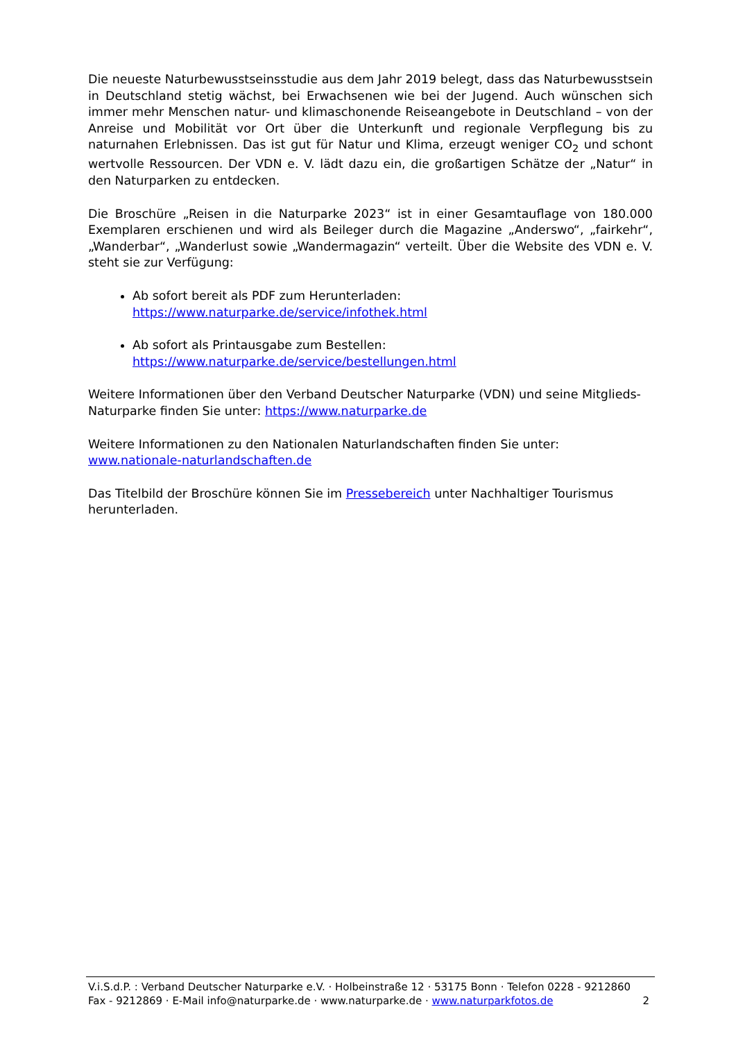Die neueste Naturbewusstseinsstudie aus dem Jahr 2019 belegt, dass das Naturbewusstsein in Deutschland stetig wächst, bei Erwachsenen wie bei der Jugend. Auch wünschen sich immer mehr Menschen natur- und klimaschonende Reiseangebote in Deutschland – von der Anreise und Mobilität vor Ort über die Unterkunft und regionale Verpflegung bis zu naturnahen Erlebnissen. Das ist gut für Natur und Klima, erzeugt weniger CO<sub>2</sub> und schont wertvolle Ressourcen. Der VDN e. V. lädt dazu ein, die großartigen Schätze der „Natur“ in den Naturparken zu entdecken.
Die Broschüre „Reisen in die Naturparke 2023“ ist in einer Gesamtauflage von 180.000 Exemplaren erschienen und wird als Beileger durch die Magazine „Anderswo“, „fairkehr“, „Wanderbar“, „Wanderlust sowie „Wandermagazin“ verteilt. Über die Website des VDN e. V. steht sie zur Verfügung:
Ab sofort bereit als PDF zum Herunterladen:
https://www.naturparke.de/service/infothek.html
Ab sofort als Printausgabe zum Bestellen:
https://www.naturparke.de/service/bestellungen.html
Weitere Informationen über den Verband Deutscher Naturparke (VDN) und seine Mitglieds-Naturparke finden Sie unter: https://www.naturparke.de
Weitere Informationen zu den Nationalen Naturlandschaften finden Sie unter:
www.nationale-naturlandschaften.de
Das Titelbild der Broschüre können Sie im Pressebereich unter Nachhaltiger Tourismus herunterladen.
V.i.S.d.P. : Verband Deutscher Naturparke e.V. · Holbeinstraße 12 · 53175 Bonn · Telefon 0228 - 9212860
Fax - 9212869 · E-Mail info@naturparke.de · www.naturparke.de · www.naturparkfotos.de 2